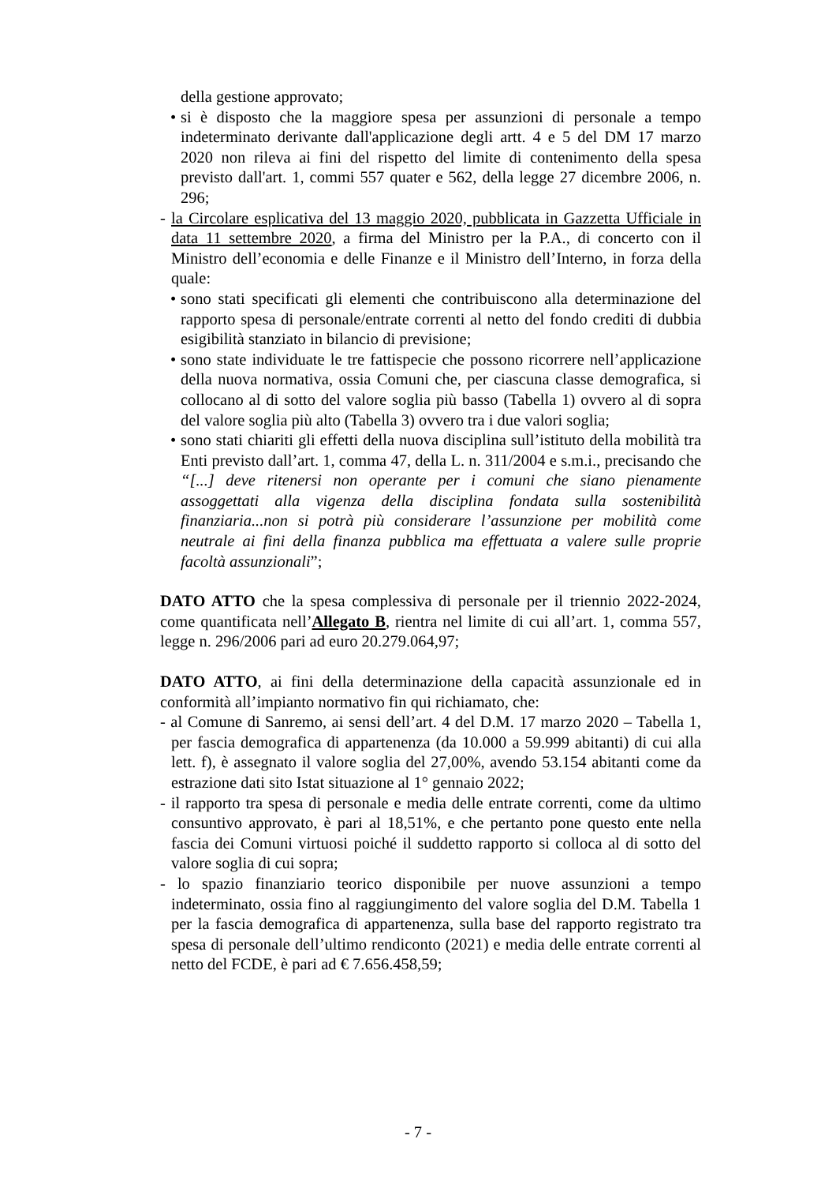della gestione approvato;
• si è disposto che la maggiore spesa per assunzioni di personale a tempo indeterminato derivante dall'applicazione degli artt. 4 e 5 del DM 17 marzo 2020 non rileva ai fini del rispetto del limite di contenimento della spesa previsto dall'art. 1, commi 557 quater e 562, della legge 27 dicembre 2006, n. 296;
- la Circolare esplicativa del 13 maggio 2020, pubblicata in Gazzetta Ufficiale in data 11 settembre 2020, a firma del Ministro per la P.A., di concerto con il Ministro dell’economia e delle Finanze e il Ministro dell’Interno, in forza della quale:
• sono stati specificati gli elementi che contribuiscono alla determinazione del rapporto spesa di personale/entrate correnti al netto del fondo crediti di dubbia esigibilità stanziato in bilancio di previsione;
• sono state individuate le tre fattispecie che possono ricorrere nell’applicazione della nuova normativa, ossia Comuni che, per ciascuna classe demografica, si collocano al di sotto del valore soglia più basso (Tabella 1) ovvero al di sopra del valore soglia più alto (Tabella 3) ovvero tra i due valori soglia;
• sono stati chiariti gli effetti della nuova disciplina sull’istituto della mobilità tra Enti previsto dall’art. 1, comma 47, della L. n. 311/2004 e s.m.i., precisando che “[...] deve ritenersi non operante per i comuni che siano pienamente assoggettati alla vigenza della disciplina fondata sulla sostenibilità finanziaria...non si potrà più considerare l’assunzione per mobilità come neutrale ai fini della finanza pubblica ma effettuata a valere sulle proprie facoltà assunzionali”;
DATO ATTO che la spesa complessiva di personale per il triennio 2022-2024, come quantificata nell’Allegato B, rientra nel limite di cui all’art. 1, comma 557, legge n. 296/2006 pari ad euro 20.279.064,97;
DATO ATTO, ai fini della determinazione della capacità assunzionale ed in conformità all’impianto normativo fin qui richiamato, che:
- al Comune di Sanremo, ai sensi dell’art. 4 del D.M. 17 marzo 2020 – Tabella 1, per fascia demografica di appartenenza (da 10.000 a 59.999 abitanti) di cui alla lett. f), è assegnato il valore soglia del 27,00%, avendo 53.154 abitanti come da estrazione dati sito Istat situazione al 1° gennaio 2022;
- il rapporto tra spesa di personale e media delle entrate correnti, come da ultimo consuntivo approvato, è pari al 18,51%, e che pertanto pone questo ente nella fascia dei Comuni virtuosi poiché il suddetto rapporto si colloca al di sotto del valore soglia di cui sopra;
- lo spazio finanziario teorico disponibile per nuove assunzioni a tempo indeterminato, ossia fino al raggiungimento del valore soglia del D.M. Tabella 1 per la fascia demografica di appartenenza, sulla base del rapporto registrato tra spesa di personale dell’ultimo rendiconto (2021) e media delle entrate correnti al netto del FCDE, è pari ad € 7.656.458,59;
- 7 -